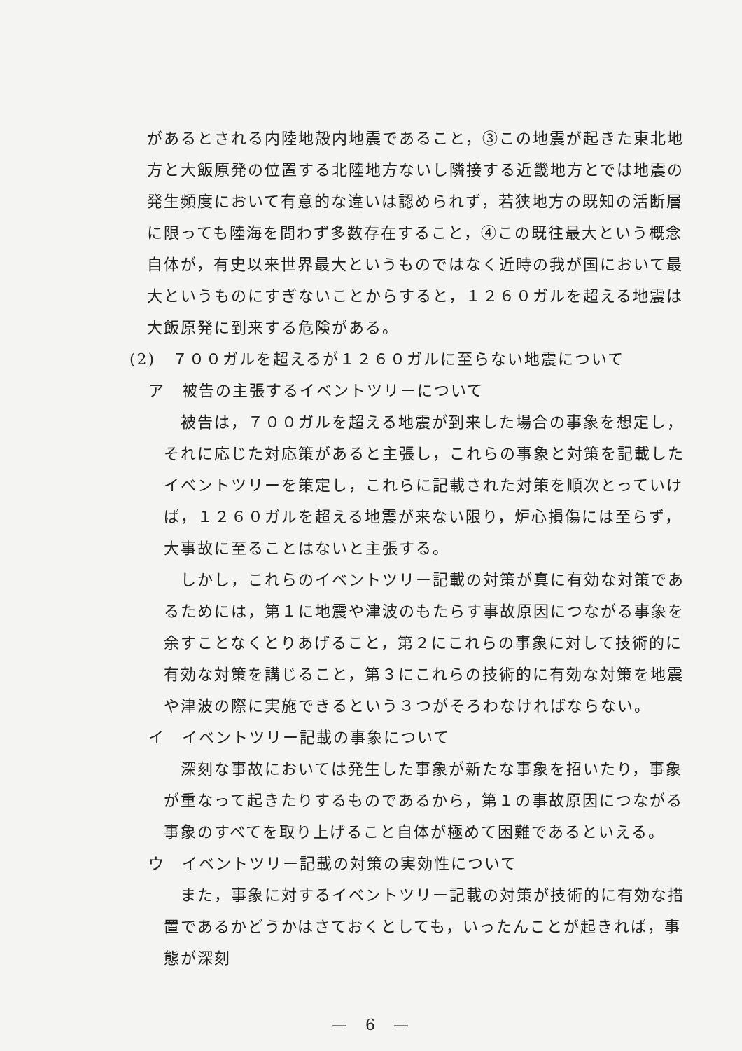があるとされる内陸地殻内地震であること，③この地震が起きた東北地方と大飯原発の位置する北陸地方ないし隣接する近畿地方とでは地震の発生頻度において有意的な違いは認められず，若狭地方の既知の活断層に限っても陸海を問わず多数存在すること，④この既往最大という概念自体が，有史以来世界最大というものではなく近時の我が国において最大というものにすぎないことからすると，１２６０ガルを超える地震は大飯原発に到来する危険がある。
(2)　７００ガルを超えるが１２６０ガルに至らない地震について
ア　被告の主張するイベントツリーについて
被告は，７００ガルを超える地震が到来した場合の事象を想定し，それに応じた対応策があると主張し，これらの事象と対策を記載したイベントツリーを策定し，これらに記載された対策を順次とっていけば，１２６０ガルを超える地震が来ない限り，炉心損傷には至らず，大事故に至ることはないと主張する。
しかし，これらのイベントツリー記載の対策が真に有効な対策であるためには，第１に地震や津波のもたらす事故原因につながる事象を余すことなくとりあげること，第２にこれらの事象に対して技術的に有効な対策を講じること，第３にこれらの技術的に有効な対策を地震や津波の際に実施できるという３つがそろわなければならない。
イ　イベントツリー記載の事象について
深刻な事故においては発生した事象が新たな事象を招いたり，事象が重なって起きたりするものであるから，第１の事故原因につながる事象のすべてを取り上げること自体が極めて困難であるといえる。
ウ　イベントツリー記載の対策の実効性について
また，事象に対するイベントツリー記載の対策が技術的に有効な措置であるかどうかはさておくとしても，いったんことが起きれば，事態が深刻
—　6　—